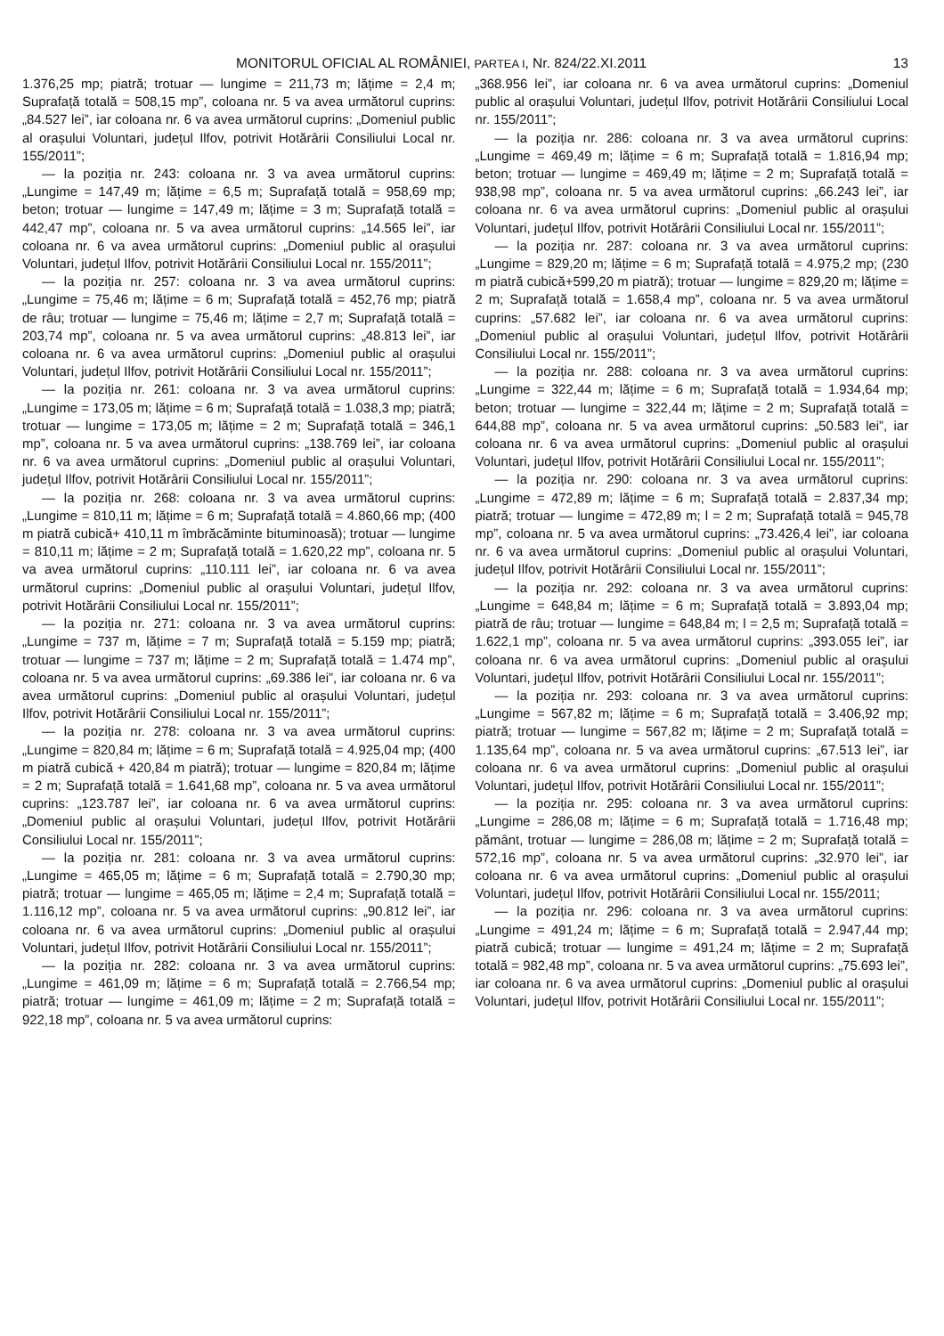MONITORUL OFICIAL AL ROMÂNIEI, PARTEA I, Nr. 824/22.XI.2011 13
1.376,25 mp; piatră; trotuar — lungime = 211,73 m; lățime = 2,4 m; Suprafață totală = 508,15 mp”, coloana nr. 5 va avea următorul cuprins: „84.527 lei”, iar coloana nr. 6 va avea următorul cuprins: „Domeniul public al orașului Voluntari, județul Ilfov, potrivit Hotărârii Consiliului Local nr. 155/2011”;
— la poziția nr. 243: coloana nr. 3 va avea următorul cuprins: „Lungime = 147,49 m; lățime = 6,5 m; Suprafață totală = 958,69 mp; beton; trotuar — lungime = 147,49 m; lățime = 3 m; Suprafață totală = 442,47 mp”, coloana nr. 5 va avea următorul cuprins: „14.565 lei”, iar coloana nr. 6 va avea următorul cuprins: „Domeniul public al orașului Voluntari, județul Ilfov, potrivit Hotărârii Consiliului Local nr. 155/2011”;
— la poziția nr. 257: coloana nr. 3 va avea următorul cuprins: „Lungime = 75,46 m; lățime = 6 m; Suprafață totală = 452,76 mp; piatră de râu; trotuar — lungime = 75,46 m; lățime = 2,7 m; Suprafață totală = 203,74 mp”, coloana nr. 5 va avea următorul cuprins: „48.813 lei”, iar coloana nr. 6 va avea următorul cuprins: „Domeniul public al orașului Voluntari, județul Ilfov, potrivit Hotărârii Consiliului Local nr. 155/2011”;
— la poziția nr. 261: coloana nr. 3 va avea următorul cuprins: „Lungime = 173,05 m; lățime = 6 m; Suprafață totală = 1.038,3 mp; piatră; trotuar — lungime = 173,05 m; lățime = 2 m; Suprafață totală = 346,1 mp”, coloana nr. 5 va avea următorul cuprins: „138.769 lei”, iar coloana nr. 6 va avea următorul cuprins: „Domeniul public al orașului Voluntari, județul Ilfov, potrivit Hotărârii Consiliului Local nr. 155/2011”;
— la poziția nr. 268: coloana nr. 3 va avea următorul cuprins: „Lungime = 810,11 m; lățime = 6 m; Suprafață totală = 4.860,66 mp; (400 m piatră cubică+ 410,11 m îmbrăcăminte bituminoasă); trotuar — lungime = 810,11 m; lățime = 2 m; Suprafață totală = 1.620,22 mp”, coloana nr. 5 va avea următorul cuprins: „110.111 lei”, iar coloana nr. 6 va avea următorul cuprins: „Domeniul public al orașului Voluntari, județul Ilfov, potrivit Hotărârii Consiliului Local nr. 155/2011”;
— la poziția nr. 271: coloana nr. 3 va avea următorul cuprins: „Lungime = 737 m, lățime = 7 m; Suprafață totală = 5.159 mp; piatră; trotuar — lungime = 737 m; lățime = 2 m; Suprafață totală = 1.474 mp”, coloana nr. 5 va avea următorul cuprins: „69.386 lei”, iar coloana nr. 6 va avea următorul cuprins: „Domeniul public al orașului Voluntari, județul Ilfov, potrivit Hotărârii Consiliului Local nr. 155/2011”;
— la poziția nr. 278: coloana nr. 3 va avea următorul cuprins: „Lungime = 820,84 m; lățime = 6 m; Suprafață totală = 4.925,04 mp; (400 m piatră cubică + 420,84 m piatră); trotuar — lungime = 820,84 m; lățime = 2 m; Suprafață totală = 1.641,68 mp”, coloana nr. 5 va avea următorul cuprins: „123.787 lei”, iar coloana nr. 6 va avea următorul cuprins: „Domeniul public al orașului Voluntari, județul Ilfov, potrivit Hotărârii Consiliului Local nr. 155/2011”;
— la poziția nr. 281: coloana nr. 3 va avea următorul cuprins: „Lungime = 465,05 m; lățime = 6 m; Suprafață totală = 2.790,30 mp; piatră; trotuar — lungime = 465,05 m; lățime = 2,4 m; Suprafață totală = 1.116,12 mp”, coloana nr. 5 va avea următorul cuprins: „90.812 lei”, iar coloana nr. 6 va avea următorul cuprins: „Domeniul public al orașului Voluntari, județul Ilfov, potrivit Hotărârii Consiliului Local nr. 155/2011”;
— la poziția nr. 282: coloana nr. 3 va avea următorul cuprins: „Lungime = 461,09 m; lățime = 6 m; Suprafață totală = 2.766,54 mp; piatră; trotuar — lungime = 461,09 m; lățime = 2 m; Suprafață totală = 922,18 mp”, coloana nr. 5 va avea următorul cuprins:
„368.956 lei”, iar coloana nr. 6 va avea următorul cuprins: „Domeniul public al orașului Voluntari, județul Ilfov, potrivit Hotărârii Consiliului Local nr. 155/2011”;
— la poziția nr. 286: coloana nr. 3 va avea următorul cuprins: „Lungime = 469,49 m; lățime = 6 m; Suprafață totală = 1.816,94 mp; beton; trotuar — lungime = 469,49 m; lățime = 2 m; Suprafață totală = 938,98 mp”, coloana nr. 5 va avea următorul cuprins: „66.243 lei”, iar coloana nr. 6 va avea următorul cuprins: „Domeniul public al orașului Voluntari, județul Ilfov, potrivit Hotărârii Consiliului Local nr. 155/2011”;
— la poziția nr. 287: coloana nr. 3 va avea următorul cuprins: „Lungime = 829,20 m; lățime = 6 m; Suprafață totală = 4.975,2 mp; (230 m piatră cubică+599,20 m piatră); trotuar — lungime = 829,20 m; lățime = 2 m; Suprafață totală = 1.658,4 mp”, coloana nr. 5 va avea următorul cuprins: „57.682 lei”, iar coloana nr. 6 va avea următorul cuprins: „Domeniul public al orașului Voluntari, județul Ilfov, potrivit Hotărârii Consiliului Local nr. 155/2011”;
— la poziția nr. 288: coloana nr. 3 va avea următorul cuprins: „Lungime = 322,44 m; lățime = 6 m; Suprafață totală = 1.934,64 mp; beton; trotuar — lungime = 322,44 m; lățime = 2 m; Suprafață totală = 644,88 mp”, coloana nr. 5 va avea următorul cuprins: „50.583 lei”, iar coloana nr. 6 va avea următorul cuprins: „Domeniul public al orașului Voluntari, județul Ilfov, potrivit Hotărârii Consiliului Local nr. 155/2011”;
— la poziția nr. 290: coloana nr. 3 va avea următorul cuprins: „Lungime = 472,89 m; lățime = 6 m; Suprafață totală = 2.837,34 mp; piatră; trotuar — lungime = 472,89 m; l = 2 m; Suprafață totală = 945,78 mp”, coloana nr. 5 va avea următorul cuprins: „73.426,4 lei”, iar coloana nr. 6 va avea următorul cuprins: „Domeniul public al orașului Voluntari, județul Ilfov, potrivit Hotărârii Consiliului Local nr. 155/2011”;
— la poziția nr. 292: coloana nr. 3 va avea următorul cuprins: „Lungime = 648,84 m; lățime = 6 m; Suprafață totală = 3.893,04 mp; piatră de râu; trotuar — lungime = 648,84 m; l = 2,5 m; Suprafață totală = 1.622,1 mp”, coloana nr. 5 va avea următorul cuprins: „393.055 lei”, iar coloana nr. 6 va avea următorul cuprins: „Domeniul public al orașului Voluntari, județul Ilfov, potrivit Hotărârii Consiliului Local nr. 155/2011”;
— la poziția nr. 293: coloana nr. 3 va avea următorul cuprins: „Lungime = 567,82 m; lățime = 6 m; Suprafață totală = 3.406,92 mp; piatră; trotuar — lungime = 567,82 m; lățime = 2 m; Suprafață totală = 1.135,64 mp”, coloana nr. 5 va avea următorul cuprins: „67.513 lei”, iar coloana nr. 6 va avea următorul cuprins: „Domeniul public al orașului Voluntari, județul Ilfov, potrivit Hotărârii Consiliului Local nr. 155/2011”;
— la poziția nr. 295: coloana nr. 3 va avea următorul cuprins: „Lungime = 286,08 m; lățime = 6 m; Suprafață totală = 1.716,48 mp; pământ, trotuar — lungime = 286,08 m; lățime = 2 m; Suprafață totală = 572,16 mp”, coloana nr. 5 va avea următorul cuprins: „32.970 lei”, iar coloana nr. 6 va avea următorul cuprins: „Domeniul public al orașului Voluntari, județul Ilfov, potrivit Hotărârii Consiliului Local nr. 155/2011;
— la poziția nr. 296: coloana nr. 3 va avea următorul cuprins: „Lungime = 491,24 m; lățime = 6 m; Suprafață totală = 2.947,44 mp; piatră cubică; trotuar — lungime = 491,24 m; lățime = 2 m; Suprafață totală = 982,48 mp”, coloana nr. 5 va avea următorul cuprins: „75.693 lei”, iar coloana nr. 6 va avea următorul cuprins: „Domeniul public al orașului Voluntari, județul Ilfov, potrivit Hotărârii Consiliului Local nr. 155/2011”;